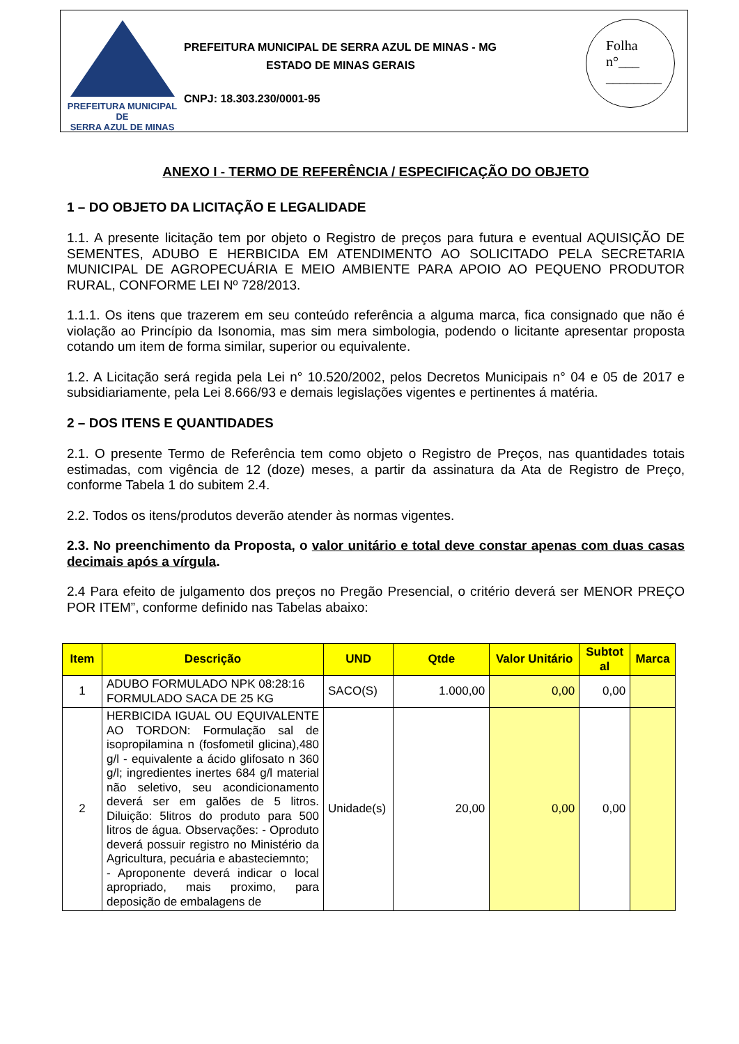PREFEITURA MUNICIPAL DE
SERRA AZUL DE MINAS
PREFEITURA MUNICIPAL DE SERRA AZUL DE MINAS - MG
ESTADO DE MINAS GERAIS
CNPJ: 18.303.230/0001-95
Folha
n°___
________
ANEXO I - TERMO DE REFERÊNCIA / ESPECIFICAÇÃO DO OBJETO
1 – DO OBJETO DA LICITAÇÃO E LEGALIDADE
1.1. A presente licitação tem por objeto o Registro de preços para futura e eventual AQUISIÇÃO DE SEMENTES, ADUBO E HERBICIDA EM ATENDIMENTO AO SOLICITADO PELA SECRETARIA MUNICIPAL DE AGROPECUÁRIA E MEIO AMBIENTE PARA APOIO AO PEQUENO PRODUTOR RURAL, CONFORME LEI Nº 728/2013.
1.1.1. Os itens que trazerem em seu conteúdo referência a alguma marca, fica consignado que não é violação ao Princípio da Isonomia, mas sim mera simbologia, podendo o licitante apresentar proposta cotando um item de forma similar, superior ou equivalente.
1.2. A Licitação será regida pela Lei n° 10.520/2002, pelos Decretos Municipais n° 04 e 05 de 2017 e subsidiariamente, pela Lei 8.666/93 e demais legislações vigentes e pertinentes á matéria.
2 – DOS ITENS E QUANTIDADES
2.1. O presente Termo de Referência tem como objeto o Registro de Preços, nas quantidades totais estimadas, com vigência de 12 (doze) meses, a partir da assinatura da Ata de Registro de Preço, conforme Tabela 1 do subitem 2.4.
2.2. Todos os itens/produtos deverão atender às normas vigentes.
2.3. No preenchimento da Proposta, o valor unitário e total deve constar apenas com duas casas decimais após a vírgula.
2.4 Para efeito de julgamento dos preços no Pregão Presencial, o critério deverá ser MENOR PREÇO POR ITEM”, conforme definido nas Tabelas abaixo:
| Item | Descrição | UND | Qtde | Valor Unitário | Subtot al | Marca |
| --- | --- | --- | --- | --- | --- | --- |
| 1 | ADUBO FORMULADO NPK 08:28:16 FORMULADO SACA DE 25 KG | SACO(S) | 1.000,00 | 0,00 | 0,00 | |
| 2 | HERBICIDA IGUAL OU EQUIVALENTE AO TORDON: Formulação sal de isopropilamina n (fosfometil glicina),480 g/l - equivalente a ácido glifosato n 360 g/l; ingredientes inertes 684 g/l material não seletivo, seu acondicionamento deverá ser em galões de 5 litros. Diluição: 5litros do produto para 500 litros de água. Observações: - Oproduto deverá possuir registro no Ministério da Agricultura, pecuária e abasteciemnto; - Aproponente deverá indicar o local apropriado, mais proximo, para deposição de embalagens de | Unidade(s) | 20,00 | 0,00 | 0,00 | |